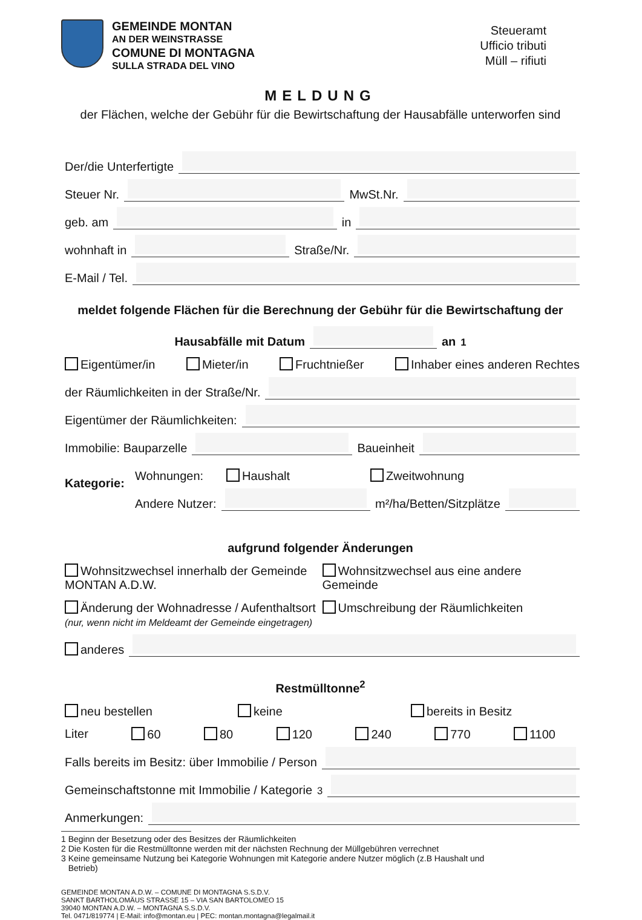GEMEINDE MONTAN
AN DER WEINSTRASSE
COMUNE DI MONTAGNA
SULLA STRADA DEL VINO
Steueramt
Ufficio tributi
Müll – rifiuti
MELDUNG
der Flächen, welche der Gebühr für die Bewirtschaftung der Hausabfälle unterworfen sind
Der/die Unterfertigte
Steuer Nr. MwSt.Nr.
geb. am in
wohnhaft in Straße/Nr.
E-Mail / Tel.
meldet folgende Flächen für die Berechnung der Gebühr für die Bewirtschaftung der
Hausabfälle mit Datum an<sup>1</sup>
Eigentümer/in Mieter/in Fruchtnießer Inhaber eines anderen Rechtes
der Räumlichkeiten in der Straße/Nr.
Eigentümer der Räumlichkeiten:
Immobilie: Bauparzelle Baueinheit
Kategorie:
Wohnungen: Haushalt Zweitwohnung
Andere Nutzer: m²/ha/Betten/Sitzplätze
aufgrund folgender Änderungen
Wohnsitzwechsel innerhalb der Gemeinde MONTAN A.D.W.
Wohnsitzwechsel aus eine andere Gemeinde
Änderung der Wohnadresse / Aufenthaltsort
(nur, wenn nicht im Meldeamt der Gemeinde eingetragen)
Umschreibung der Räumlichkeiten
anderes
Restmülltonne<sup>2</sup>
neu bestellen keine bereits in Besitz
Liter 60 80 120 240 770 1100
Falls bereits im Besitz: über Immobilie / Person
Gemeinschaftstonne mit Immobilie / Kategorie<sup>3</sup>
Anmerkungen:
1 Beginn der Besetzung oder des Besitzes der Räumlichkeiten
2 Die Kosten für die Restmülltonne werden mit der nächsten Rechnung der Müllgebühren verrechnet
3 Keine gemeinsame Nutzung bei Kategorie Wohnungen mit Kategorie andere Nutzer möglich (z.B Haushalt und
Betrieb)
GEMEINDE MONTAN A.D.W. – COMUNE DI MONTAGNA S.S.D.V.
SANKT BARTHOLOMÄUS STRASSE 15 – VIA SAN BARTOLOMEO 15
39040 MONTAN A.D.W. – MONTAGNA S.S.D.V.
Tel. 0471/819774 | E-Mail: info@montan.eu | PEC: montan.montagna@legalmail.it